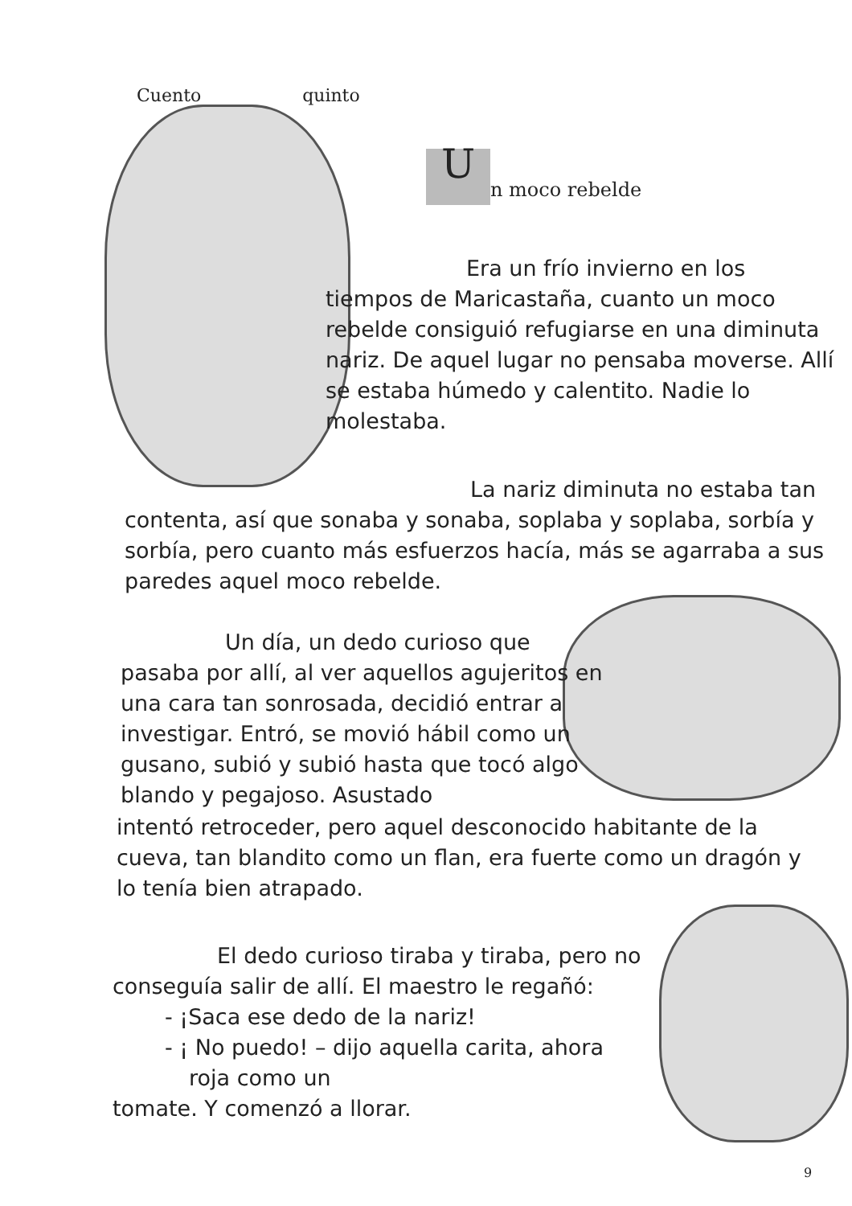Cuento quinto
Un moco rebelde
Era un frío invierno en los
tiempos de Maricastaña, cuanto un moco rebelde consiguió refugiarse en una diminuta nariz. De aquel lugar no pensaba moverse. Allí se estaba húmedo y calentito. Nadie lo molestaba.
La nariz diminuta no estaba tan
contenta, así que sonaba y sonaba, soplaba y soplaba, sorbía y sorbía, pero cuanto más esfuerzos hacía, más se agarraba a sus paredes aquel moco rebelde.
Un día, un dedo curioso que
pasaba por allí, al ver aquellos agujeritos en una cara tan sonrosada, decidió entrar a investigar. Entró, se movió hábil como un gusano, subió y subió hasta que tocó algo blando y pegajoso. Asustado
intentó retroceder, pero aquel desconocido habitante de la cueva, tan blandito como un flan, era fuerte como un dragón y lo tenía bien atrapado.
El dedo curioso tiraba y tiraba, pero no
conseguía salir de allí. El maestro le regañó:
- ¡Saca ese dedo de la nariz!
- ¡ No puedo! – dijo aquella carita, ahora
roja como un
tomate. Y comenzó a llorar.
9